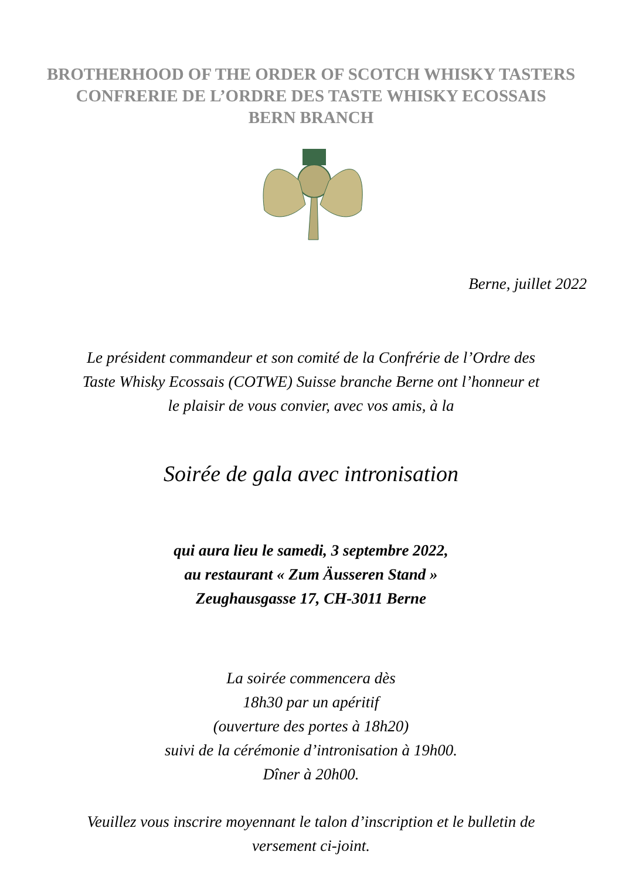BROTHERHOOD OF THE ORDER OF SCOTCH WHISKY TASTERS
CONFRERIE DE L’ORDRE DES TASTE WHISKY ECOSSAIS
BERN BRANCH
Berne, juillet 2022
Le président commandeur et son comité de la Confrérie de l’Ordre des
Taste Whisky Ecossais (COTWE) Suisse branche Berne ont l’honneur et
le plaisir de vous convier, avec vos amis, à la
Soirée de gala avec intronisation
qui aura lieu le samedi, 3 septembre 2022,
au restaurant « Zum Äusseren Stand »
Zeughausgasse 17, CH-3011 Berne
La soirée commencera dès
18h30 par un apéritif
(ouverture des portes à 18h20)
suivi de la cérémonie d’intronisation à 19h00.
Dîner à 20h00.
Veuillez vous inscrire moyennant le talon d’inscription et le bulletin de
versement ci-joint.